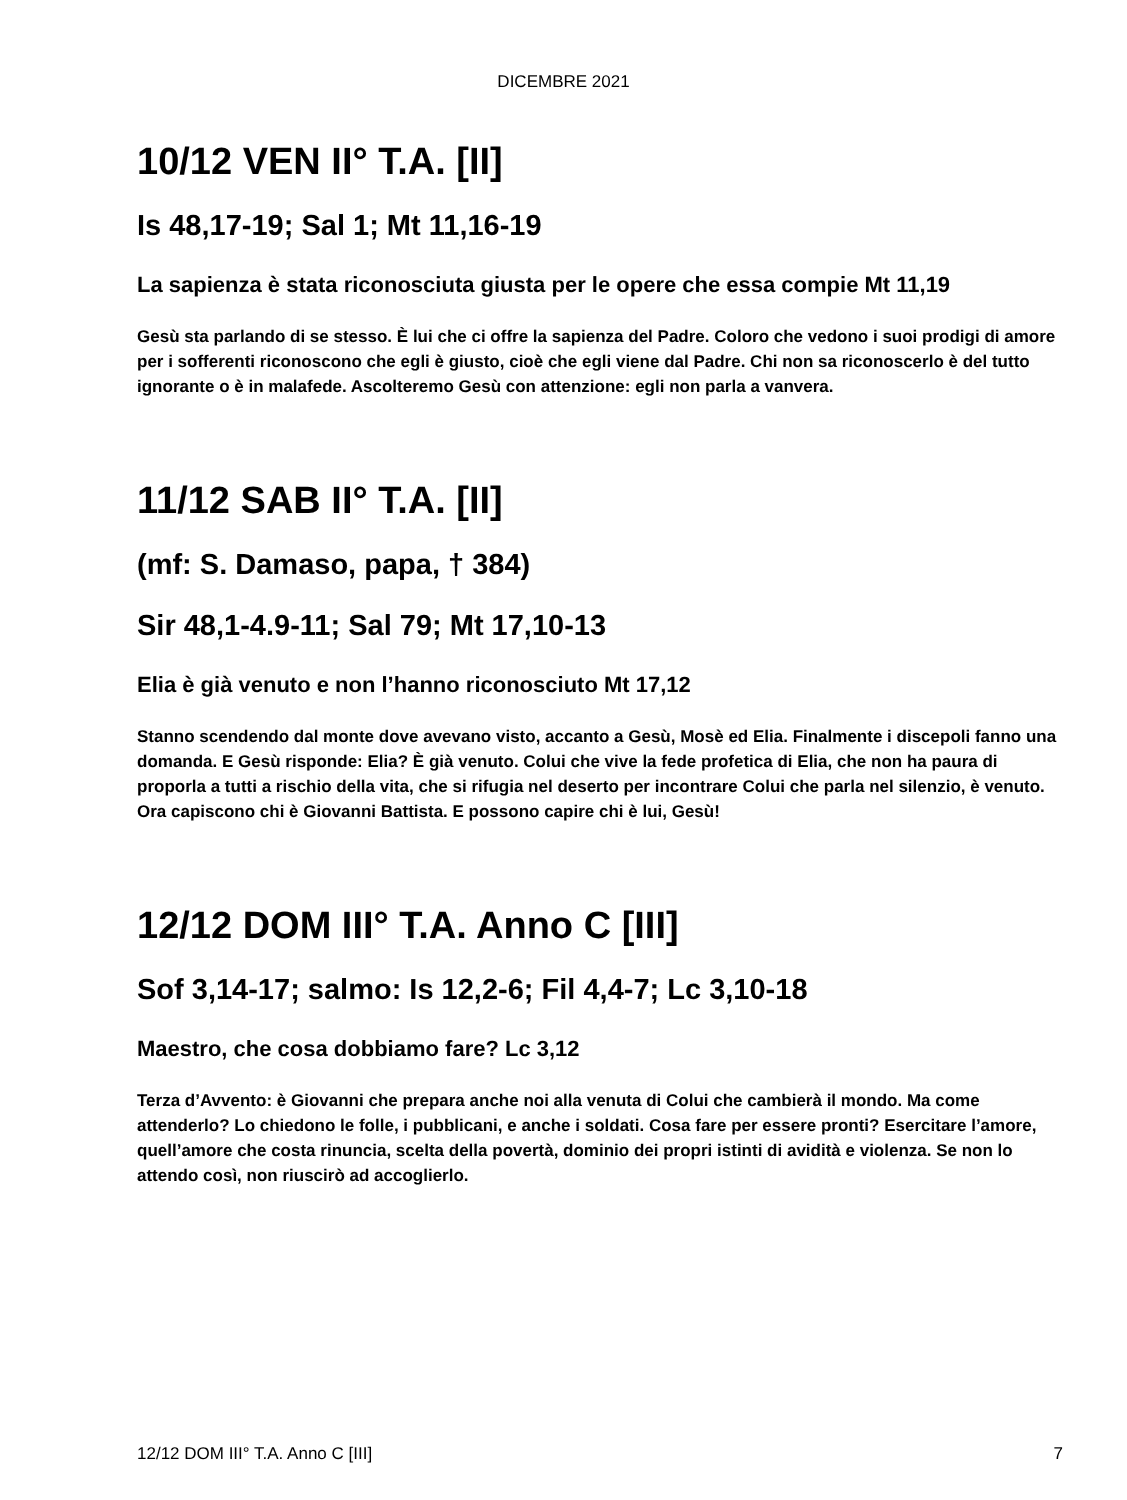DICEMBRE 2021
10/12 VEN II° T.A. [II]
Is 48,17-19; Sal 1; Mt 11,16-19
La sapienza è stata riconosciuta giusta per le opere che essa compie Mt 11,19
Gesù sta parlando di se stesso. È lui che ci offre la sapienza del Padre. Coloro che vedono i suoi prodigi di amore per i sofferenti riconoscono che egli è giusto, cioè che egli viene dal Padre. Chi non sa riconoscerlo è del tutto ignorante o è in malafede. Ascolteremo Gesù con attenzione: egli non parla a vanvera.
11/12 SAB II° T.A. [II]
(mf: S. Damaso, papa, † 384)
Sir 48,1-4.9-11; Sal 79; Mt 17,10-13
Elia è già venuto e non l’hanno riconosciuto Mt 17,12
Stanno scendendo dal monte dove avevano visto, accanto a Gesù, Mosè ed Elia. Finalmente i discepoli fanno una domanda. E Gesù risponde: Elia? È già venuto. Colui che vive la fede profetica di Elia, che non ha paura di proporla a tutti a rischio della vita, che si rifugia nel deserto per incontrare Colui che parla nel silenzio, è venuto. Ora capiscono chi è Giovanni Battista. E possono capire chi è lui, Gesù!
12/12 DOM III° T.A. Anno C [III]
Sof 3,14-17; salmo: Is 12,2-6; Fil 4,4-7; Lc 3,10-18
Maestro, che cosa dobbiamo fare? Lc 3,12
Terza d’Avvento: è Giovanni che prepara anche noi alla venuta di Colui che cambierà il mondo. Ma come attenderlo? Lo chiedono le folle, i pubblicani, e anche i soldati. Cosa fare per essere pronti? Esercitare l’amore, quell’amore che costa rinuncia, scelta della povertà, dominio dei propri istinti di avidità e violenza. Se non lo attendo così, non riuscirò ad accoglierlo.
12/12 DOM III° T.A. Anno C [III] 7